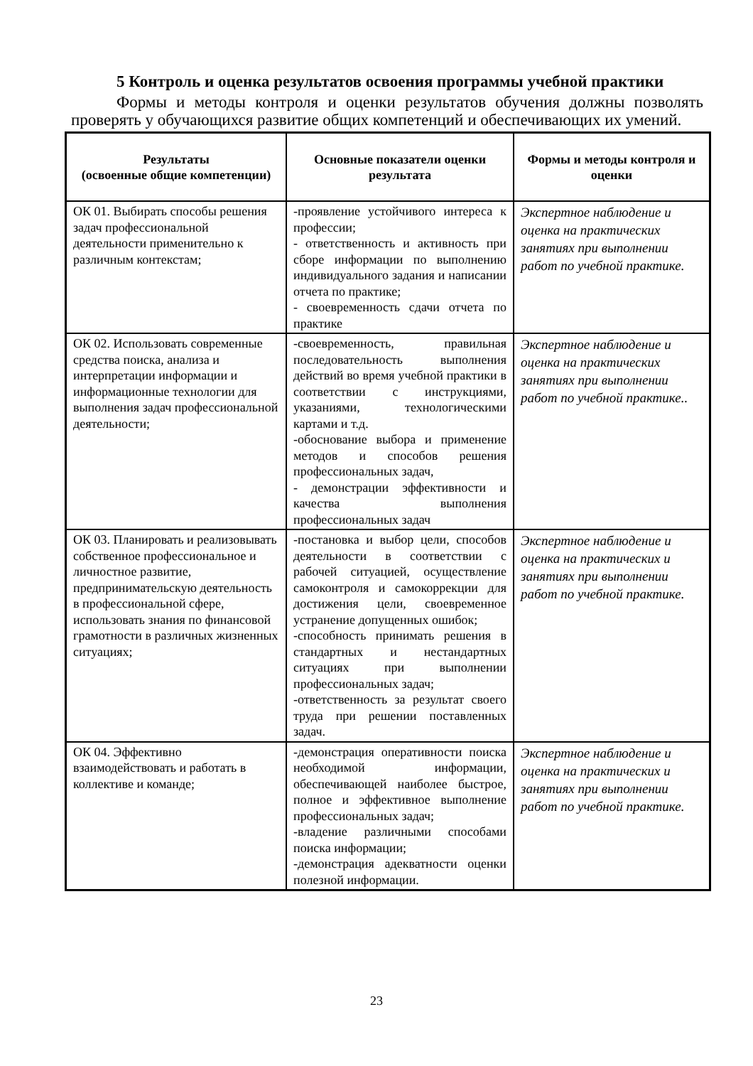5 Контроль и оценка результатов освоения программы учебной практики
Формы и методы контроля и оценки результатов обучения должны позволять проверять у обучающихся развитие общих компетенций и обеспечивающих их умений.
| Результаты (освоенные общие компетенции) | Основные показатели оценки результата | Формы и методы контроля и оценки |
| --- | --- | --- |
| ОК 01. Выбирать способы решения задач профессиональной деятельности применительно к различным контекстам; | -проявление устойчивого интереса к профессии; - ответственность и активность при сборе информации по выполнению индивидуального задания и написании отчета по практике; - своевременность сдачи отчета по практике | Экспертное наблюдение и оценка на практических занятиях при выполнении работ по учебной практике. |
| ОК 02. Использовать современные средства поиска, анализа и интерпретации информации и информационные технологии для выполнения задач профессиональной деятельности; | -своевременность, правильная последовательность выполнения действий во время учебной практики в соответствии с инструкциями, указаниями, технологическими картами и т.д. -обоснование выбора и применение методов и способов решения профессиональных задач, - демонстрации эффективности и качества выполнения профессиональных задач | Экспертное наблюдение и оценка на практических занятиях при выполнении работ по учебной практике.. |
| ОК 03. Планировать и реализовывать собственное профессиональное и личностное развитие, предпринимательскую деятельность в профессиональной сфере, использовать знания по финансовой грамотности в различных жизненных ситуациях; | -постановка и выбор цели, способов деятельности в соответствии с рабочей ситуацией, осуществление самоконтроля и самокоррекции для достижения цели, своевременное устранение допущенных ошибок; -способность принимать решения в стандартных и нестандартных ситуациях при выполнении профессиональных задач; -ответственность за результат своего труда при решении поставленных задач. | Экспертное наблюдение и оценка на практических и занятиях при выполнении работ по учебной практике. |
| ОК 04. Эффективно взаимодействовать и работать в коллективе и команде; | -демонстрация оперативности поиска необходимой информации, обеспечивающей наиболее быстрое, полное и эффективное выполнение профессиональных задач; -владение различными способами поиска информации; -демонстрация адекватности оценки полезной информации. | Экспертное наблюдение и оценка на практических и занятиях при выполнении работ по учебной практике. |
23